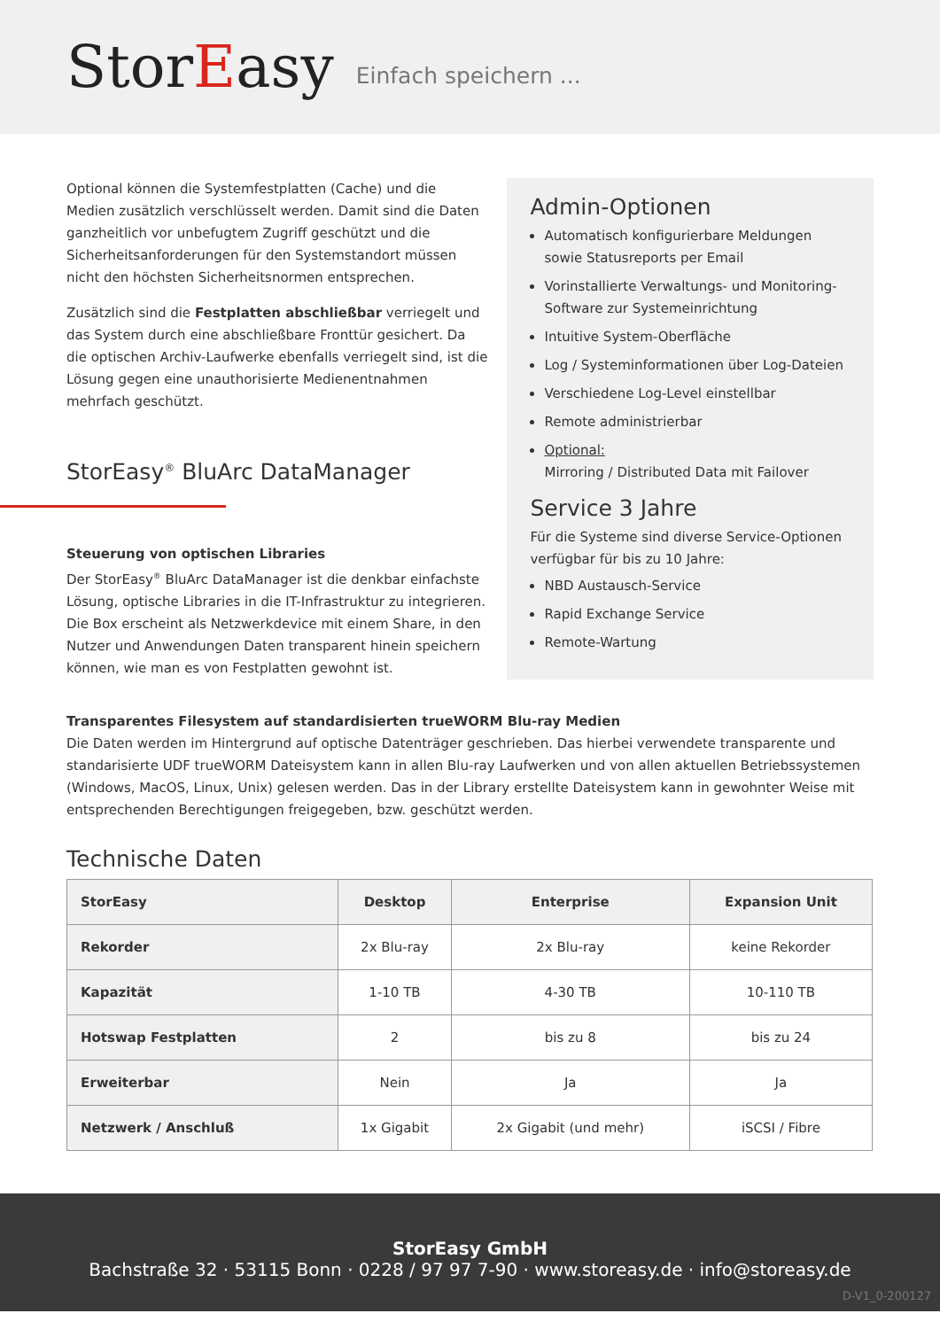StorEasy
Einfach speichern ...
Optional können die Systemfestplatten (Cache) und die Medien zusätzlich verschlüsselt werden. Damit sind die Daten ganzheitlich vor unbefugtem Zugriff geschützt und die Sicherheitsanforderungen für den Systemstandort müssen nicht den höchsten Sicherheitsnormen entsprechen.
Zusätzlich sind die Festplatten abschließbar verriegelt und das System durch eine abschließbare Fronttür gesichert. Da die optischen Archiv-Laufwerke ebenfalls verriegelt sind, ist die Lösung gegen eine unauthorisierte Medienentnahmen mehrfach geschützt.
StorEasy<sup>®</sup> BluArc DataManager
Steuerung von optischen Libraries
Der StorEasy<sup>®</sup> BluArc DataManager ist die denkbar einfachste Lösung, optische Libraries in die IT-Infrastruktur zu integrieren. Die Box erscheint als Netzwerkdevice mit einem Share, in den Nutzer und Anwendungen Daten transparent hinein speichern können, wie man es von Festplatten gewohnt ist.
Admin-Optionen
Automatisch konfigurierbare Meldungen sowie Statusreports per Email
Vorinstallierte Verwaltungs- und Monitoring-Software zur Systemeinrichtung
Intuitive System-Oberfläche
Log / Systeminformationen über Log-Dateien
Verschiedene Log-Level einstellbar
Remote administrierbar
Optional:
Mirroring / Distributed Data mit Failover
Service 3 Jahre
Für die Systeme sind diverse Service-Optionen verfügbar für bis zu 10 Jahre:
NBD Austausch-Service
Rapid Exchange Service
Remote-Wartung
Transparentes Filesystem auf standardisierten trueWORM Blu-ray Medien
Die Daten werden im Hintergrund auf optische Datenträger geschrieben. Das hierbei verwendete transparente und standarisierte UDF trueWORM Dateisystem kann in allen Blu-ray Laufwerken und von allen aktuellen Betriebssystemen (Windows, MacOS, Linux, Unix) gelesen werden. Das in der Library erstellte Dateisystem kann in gewohnter Weise mit entsprechenden Berechtigungen freigegeben, bzw. geschützt werden.
Technische Daten
| StorEasy | Desktop | Enterprise | Expansion Unit |
| --- | --- | --- | --- |
| Rekorder | 2x Blu-ray | 2x Blu-ray | keine Rekorder |
| Kapazität | 1-10 TB | 4-30 TB | 10-110 TB |
| Hotswap Festplatten | 2 | bis zu 8 | bis zu 24 |
| Erweiterbar | Nein | Ja | Ja |
| Netzwerk / Anschluß | 1x Gigabit | 2x Gigabit (und mehr) | iSCSI / Fibre |
StorEasy GmbH
Bachstraße 32 · 53115 Bonn · 0228 / 97 97 7-90 · www.storeasy.de · info@storeasy.de
D-V1_0-200127